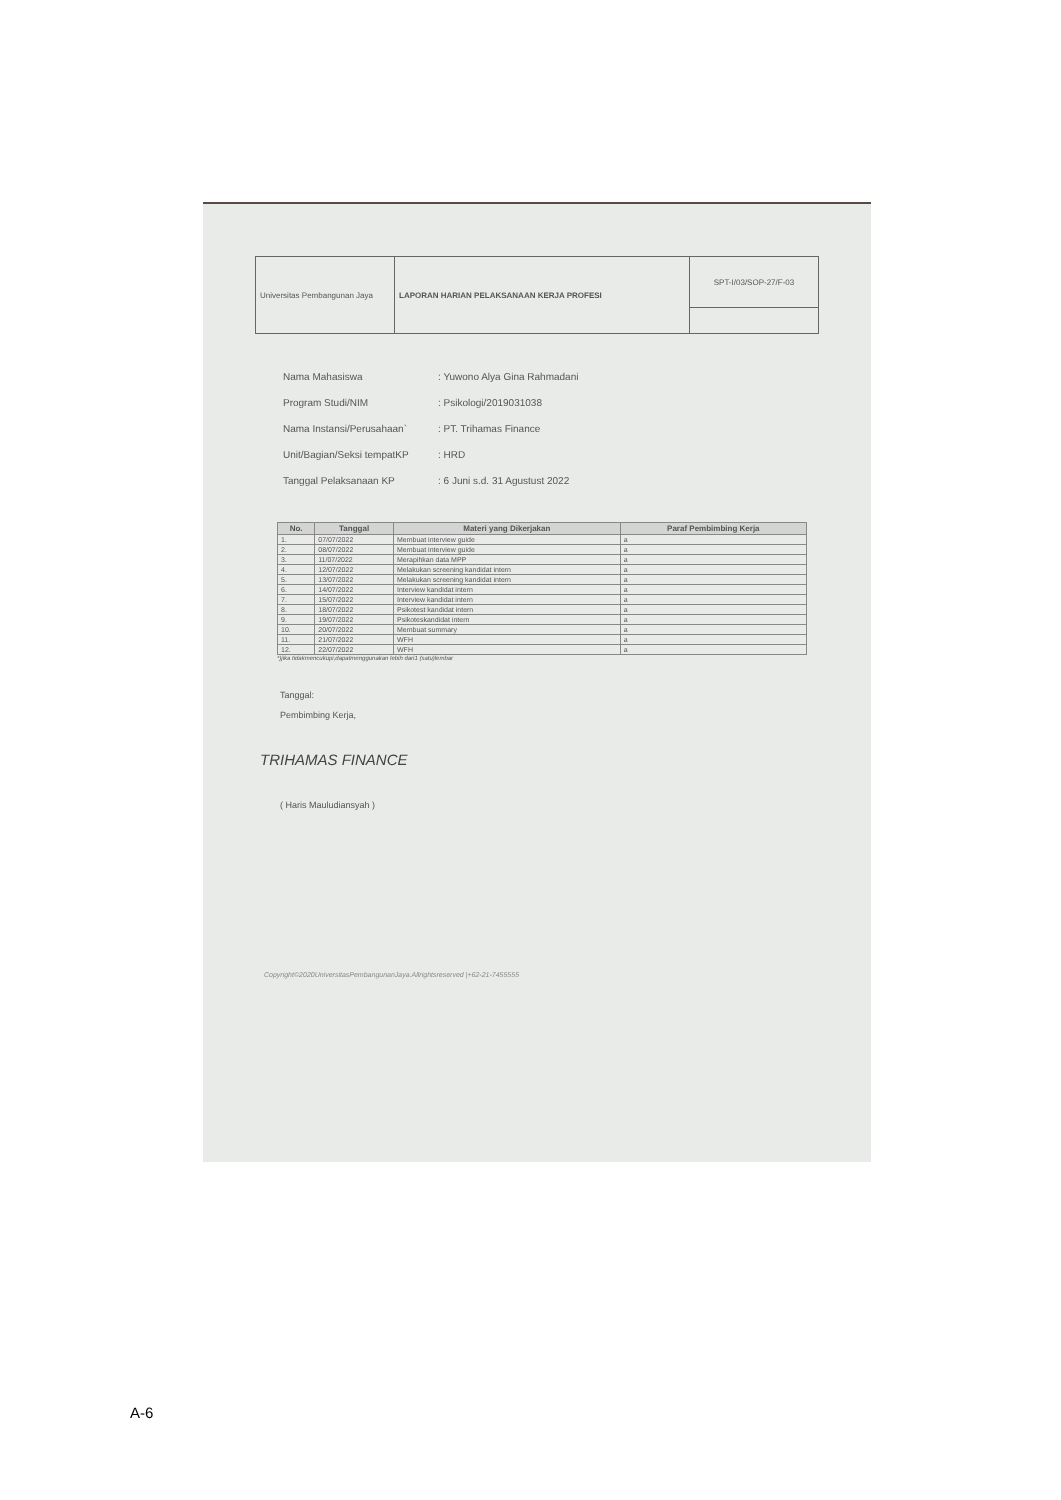| Universitas Pembangunan Jaya | LAPORAN HARIAN PELAKSANAAN KERJA PROFESI | SPT-I/03/SOP-27/F-03 |
Nama Mahasiswa: Yuwono Alya Gina Rahmadani
Program Studi/NIM: Psikologi/2019031038
Nama Instansi/Perusahaan`: PT. Trihamas Finance
Unit/Bagian/Seksi tempatKP: HRD
Tanggal Pelaksanaan KP: 6 Juni s.d. 31 Agustust 2022
| No. | Tanggal | Materi yang Dikerjakan | Paraf Pembimbing Kerja |
| --- | --- | --- | --- |
| 1. | 07/07/2022 | Membuat interview guide | a |
| 2. | 08/07/2022 | Membuat interview guide | a |
| 3. | 11/07/2022 | Merapihkan data MPP | a |
| 4. | 12/07/2022 | Melakukan screening kandidat intern | a |
| 5. | 13/07/2022 | Melakukan screening kandidat intern | a |
| 6. | 14/07/2022 | Interview kandidat intern | a |
| 7. | 15/07/2022 | Interview kandidat intern | a |
| 8. | 18/07/2022 | Psikotest kandidat intern | a |
| 9. | 19/07/2022 | Psikoteskandidat intern | a |
| 10. | 20/07/2022 | Membuat summary | a |
| 11. | 21/07/2022 | WFH | a |
| 12. | 22/07/2022 | WFH | a |
*)jika tidakmencukupi,dapatmenggunakan lebih dari1 (satu)lembar
Tanggal:
Pembimbing Kerja,
TRIHAMAS FINANCE
( Haris Mauludiansyah )
Copyright©2020UniversitasPembangunanJaya.Allrightsreserved |+62-21-7455555
A-6